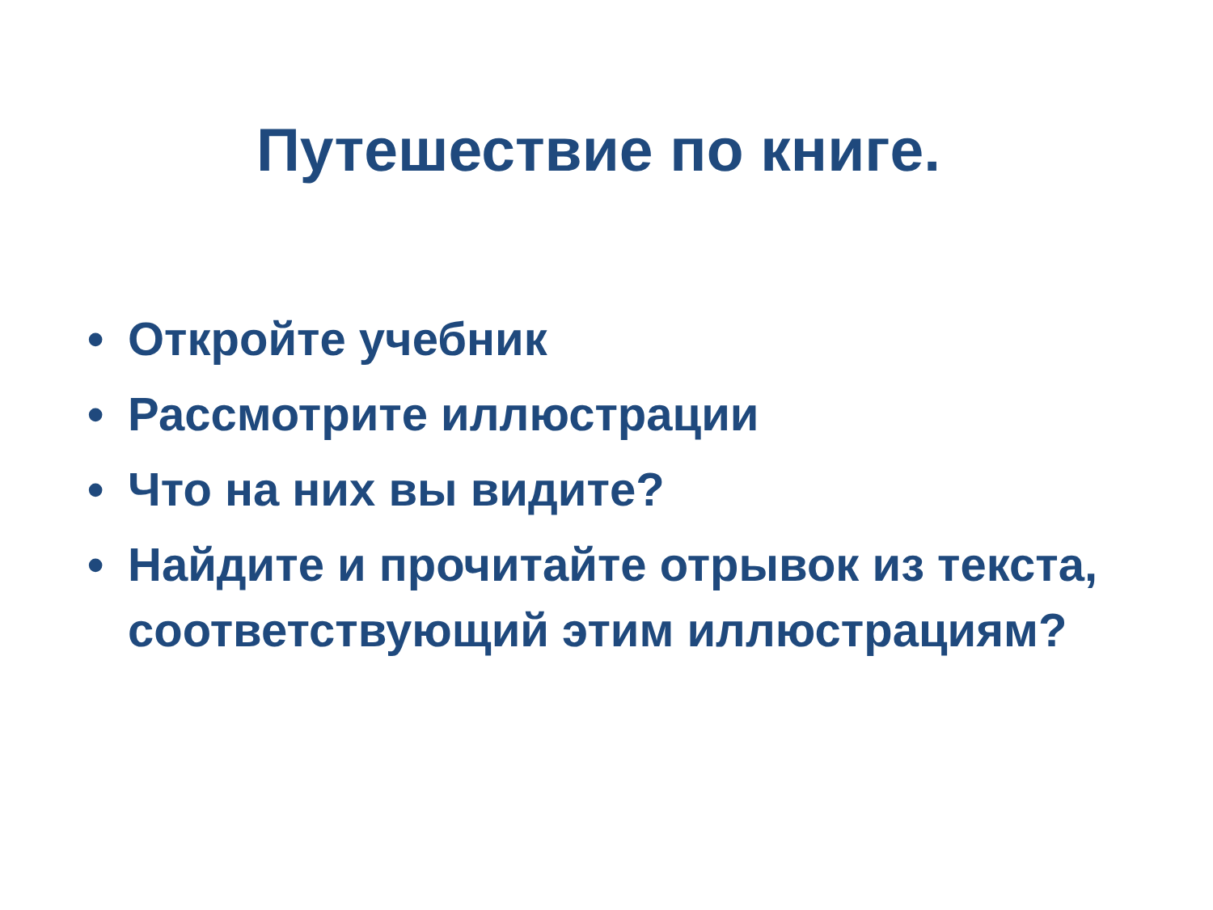Путешествие по книге.
• Откройте учебник
• Рассмотрите иллюстрации
• Что на них вы видите?
• Найдите и прочитайте отрывок из текста, соответствующий этим иллюстрациям?